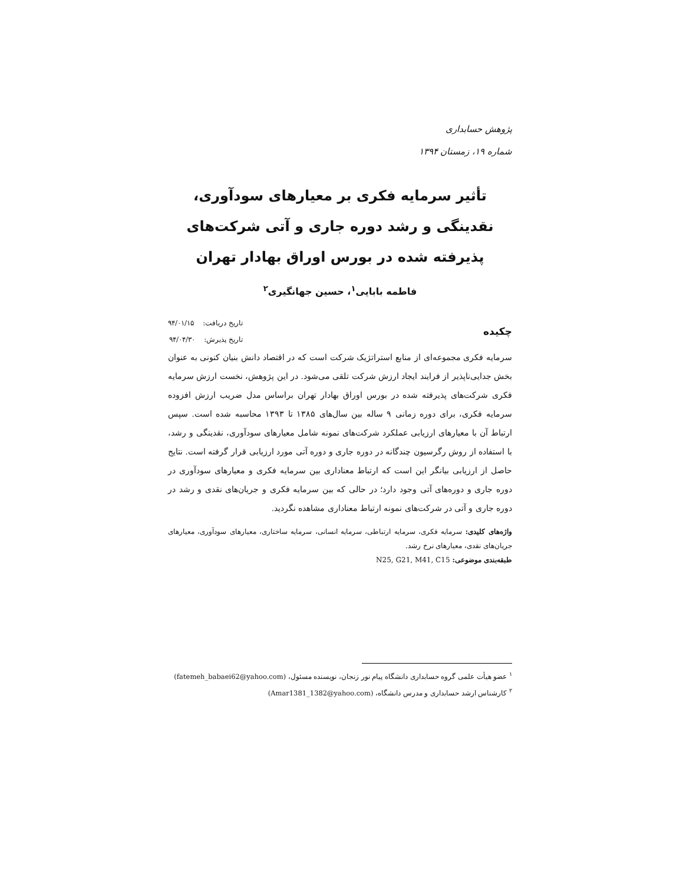پژوهش حسابداری
شماره ۱۹، زمستان ۱۳۹۴
تأثیر سرمایه فکری بر معیارهای سودآوری، نقدینگی و رشد دوره جاری و آتی شرکت‌های پذیرفته شده در بورس اوراق بهادار تهران
فاطمه بابایی<sup>۱</sup>، حسین جهانگیری<sup>۲</sup>
چکیده
تاریخ دریافت: ۹۴/۰۱/۱۵
تاریخ پذیرش: ۹۴/۰۴/۳۰
سرمایه فکری مجموعه‌ای از منابع استراتژیک شرکت است که در اقتصاد دانش بنیان کنونی به عنوان بخش جدایی‌ناپذیر از فرایند ایجاد ارزش شرکت تلقی می‌شود. در این پژوهش، نخست ارزش سرمایه فکری شرکت‌های پذیرفته شده در بورس اوراق بهادار تهران براساس مدل ضریب ارزش افزوده سرمایه فکری، برای دوره زمانی ۹ ساله بین سال‌های ۱۳۸۵ تا ۱۳۹۳ محاسبه شده است. سپس ارتباط آن با معیارهای ارزیابی عملکرد شرکت‌های نمونه شامل معیارهای سودآوری، نقدینگی و رشد، با استفاده از روش رگرسیون چندگانه در دوره جاری و دوره آتی مورد ارزیابی قرار گرفته است. نتایج حاصل از ارزیابی بیانگر این است که ارتباط معناداری بین سرمایه فکری و معیارهای سودآوری در دوره جاری و دوره‌های آتی وجود دارد؛ در حالی که بین سرمایه فکری و جریان‌های نقدی و رشد در دوره جاری و آتی در شرکت‌های نمونه ارتباط معناداری مشاهده نگردید.
واژه‌های کلیدی: سرمایه فکری، سرمایه ارتباطی، سرمایه انسانی، سرمایه ساختاری، معیارهای سودآوری، معیارهای جریان‌های نقدی، معیارهای نرخ رشد.
طبقه‌بندی موضوعی: N25, G21, M41, C15
<sup>۱</sup> عضو هیأت علمی گروه حسابداری دانشگاه پیام نور زنجان، نویسنده مسئول، (fatemeh_babaei62@yahoo.com)
<sup>۲</sup> کارشناس ارشد حسابداری و مدرس دانشگاه، (Amar1381_1382@yahoo.com)